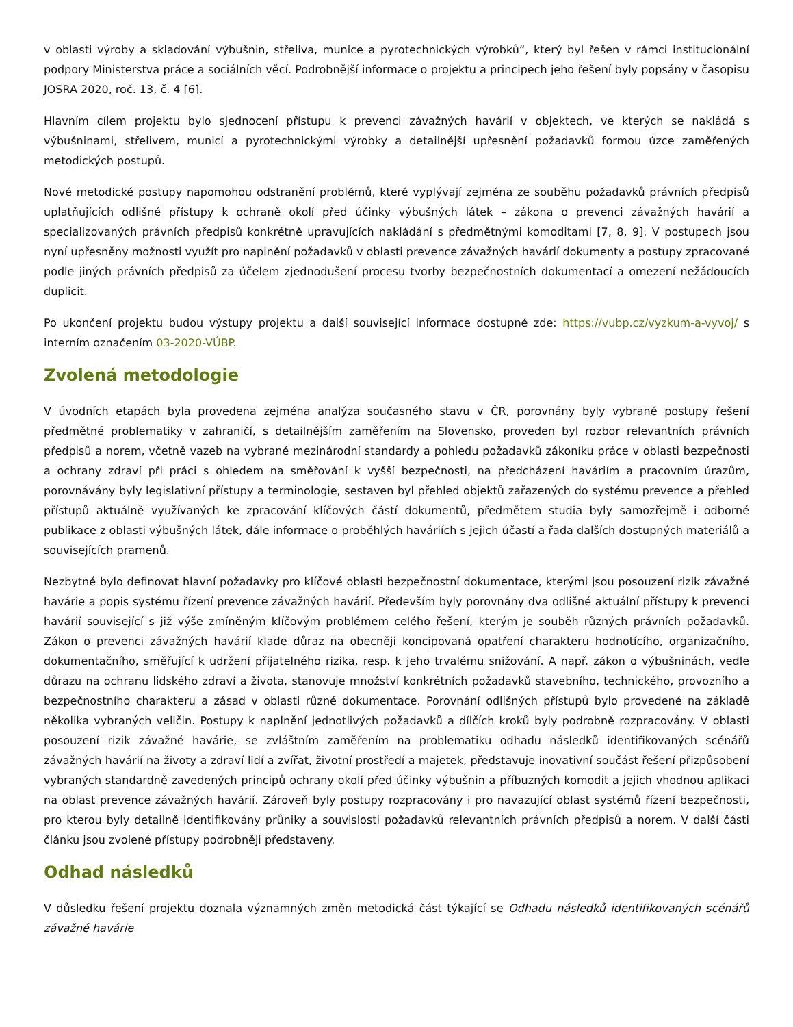v oblasti výroby a skladování výbušnin, střeliva, munice a pyrotechnických výrobků“, který byl řešen v rámci institucionální podpory Ministerstva práce a sociálních věcí. Podrobnější informace o projektu a principech jeho řešení byly popsány v časopisu JOSRA 2020, roč. 13, č. 4 [6].
Hlavním cílem projektu bylo sjednocení přístupu k prevenci závažných havárií v objektech, ve kterých se nakládá s výbušninami, střelivem, municí a pyrotechnickými výrobky a detailnější upřesnění požadavků formou úzce zaměřených metodických postupů.
Nové metodické postupy napomohou odstranění problémů, které vyplývají zejména ze souběhu požadavků právních předpisů uplatňujících odlišné přístupy k ochraně okolí před účinky výbušných látek – zákona o prevenci závažných havárií a specializovaných právních předpisů konkrétně upravujících nakládání s předmětnými komoditami [7, 8, 9]. V postupech jsou nyní upřesněny možnosti využít pro naplnění požadavků v oblasti prevence závažných havárií dokumenty a postupy zpracované podle jiných právních předpisů za účelem zjednodušení procesu tvorby bezpečnostních dokumentací a omezení nežádoucích duplicit.
Po ukončení projektu budou výstupy projektu a další související informace dostupné zde: https://vubp.cz/vyzkum-a-vyvoj/ s interním označením 03-2020-VÚBP.
Zvolená metodologie
V úvodních etapách byla provedena zejména analýza současného stavu v ČR, porovnány byly vybrané postupy řešení předmětné problematiky v zahraničí, s detailnějším zaměřením na Slovensko, proveden byl rozbor relevantních právních předpisů a norem, včetně vazeb na vybrané mezinárodní standardy a pohledu požadavků zákoníku práce v oblasti bezpečnosti a ochrany zdraví při práci s ohledem na směřování k vyšší bezpečnosti, na předcházení haváriím a pracovním úrazům, porovnávány byly legislativní přístupy a terminologie, sestaven byl přehled objektů zařazených do systému prevence a přehled přístupů aktuálně využívaných ke zpracování klíčových částí dokumentů, předmětem studia byly samozřejmě i odborné publikace z oblasti výbušných látek, dále informace o proběhlých haváriích s jejich účastí a řada dalších dostupných materiálů a souvisejících pramenů.
Nezbytné bylo definovat hlavní požadavky pro klíčové oblasti bezpečnostní dokumentace, kterými jsou posouzení rizik závažné havárie a popis systému řízení prevence závažných havárií. Především byly porovnány dva odlišné aktuální přístupy k prevenci havárií související s již výše zmíněným klíčovým problémem celého řešení, kterým je souběh různých právních požadavků. Zákon o prevenci závažných havárií klade důraz na obecněji koncipovaná opatření charakteru hodnotícího, organizačního, dokumentačního, směřující k udržení přijatelného rizika, resp. k jeho trvalému snižování. A např. zákon o výbušninách, vedle důrazu na ochranu lidského zdraví a života, stanovuje množství konkrétních požadavků stavebního, technického, provozního a bezpečnostního charakteru a zásad v oblasti různé dokumentace. Porovnání odlišných přístupů bylo provedené na základě několika vybraných veličin. Postupy k naplnění jednotlivých požadavků a dílčích kroků byly podrobně rozpracovány. V oblasti posouzení rizik závažné havárie, se zvláštním zaměřením na problematiku odhadu následků identifikovaných scénářů závažných havárií na životy a zdraví lidí a zvířat, životní prostředí a majetek, představuje inovativní součást řešení přizpůsobení vybraných standardně zavedených principů ochrany okolí před účinky výbušnin a příbuzných komodit a jejich vhodnou aplikaci na oblast prevence závažných havárií. Zároveň byly postupy rozpracovány i pro navazující oblast systémů řízení bezpečnosti, pro kterou byly detailně identifikovány průniky a souvislosti požadavků relevantních právních předpisů a norem. V další části článku jsou zvolené přístupy podrobněji představeny.
Odhad následků
V důsledku řešení projektu doznala významných změn metodická část týkající se Odhadu následků identifikovaných scénářů závažné havárie